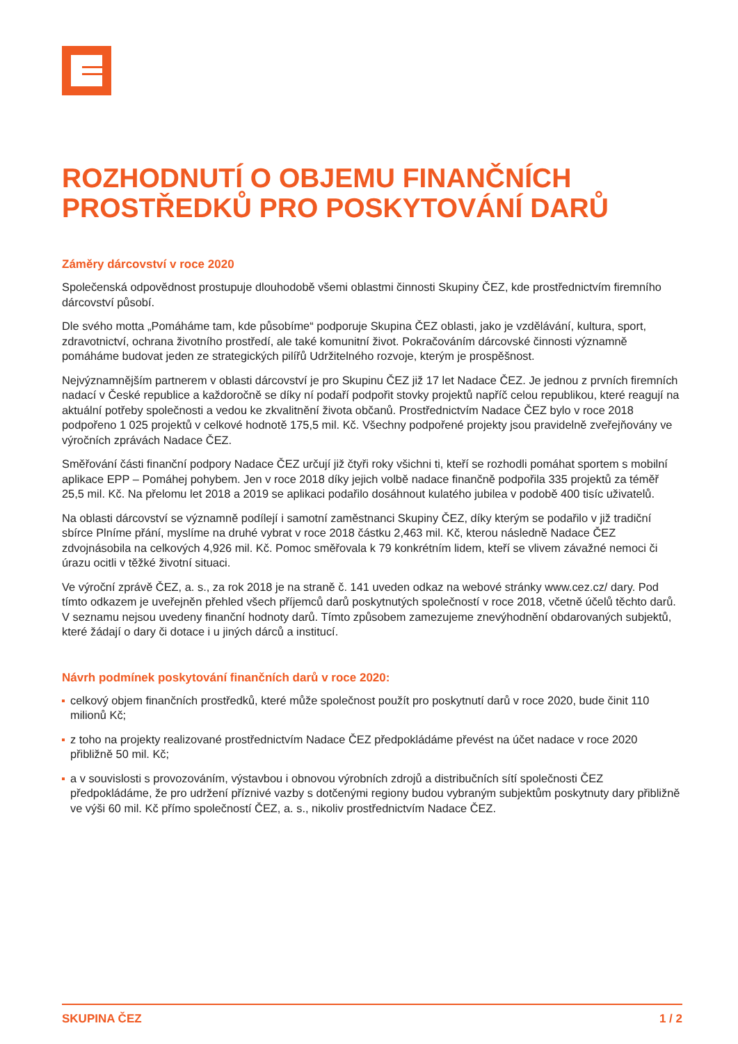ROZHODNUTÍ O OBJEMU FINANČNÍCH PROSTŘEDKŮ PRO POSKYTOVÁNÍ DARŮ
Záměry dárcovství v roce 2020
Společenská odpovědnost prostupuje dlouhodobě všemi oblastmi činnosti Skupiny ČEZ, kde prostřednictvím firemního dárcovství působí.
Dle svého motta „Pomáháme tam, kde působíme“ podporuje Skupina ČEZ oblasti, jako je vzdělávání, kultura, sport, zdravotnictví, ochrana životního prostředí, ale také komunitní život. Pokračováním dárcovské činnosti významně pomáháme budovat jeden ze strategických pilířů Udržitelného rozvoje, kterým je prospěšnost.
Nejvýznamnějším partnerem v oblasti dárcovství je pro Skupinu ČEZ již 17 let Nadace ČEZ. Je jednou z prvních firemních nadací v České republice a každoročně se díky ní podaří podpořit stovky projektů napříč celou republikou, které reagují na aktuální potřeby společnosti a vedou ke zkvalitnění života občanů. Prostřednictvím Nadace ČEZ bylo v roce 2018 podpořeno 1 025 projektů v celkové hodnotě 175,5 mil. Kč. Všechny podpořené projekty jsou pravidelně zveřejňovány ve výročních zprávách Nadace ČEZ.
Směřování části finanční podpory Nadace ČEZ určují již čtyři roky všichni ti, kteří se rozhodli pomáhat sportem s mobilní aplikace EPP – Pomáhej pohybem. Jen v roce 2018 díky jejich volbě nadace finančně podpořila 335 projektů za téměř 25,5 mil. Kč. Na přelomu let 2018 a 2019 se aplikaci podařilo dosáhnout kulatého jubilea v podobě 400 tisíc uživatelů.
Na oblasti dárcovství se významně podílejí i samotní zaměstnanci Skupiny ČEZ, díky kterým se podařilo v již tradiční sbírce Plníme přání, myslíme na druhé vybrat v roce 2018 částku 2,463 mil. Kč, kterou následně Nadace ČEZ zdvojnásobila na celkových 4,926 mil. Kč. Pomoc směřovala k 79 konkrétním lidem, kteří se vlivem závažné nemoci či úrazu ocitli v těžké životní situaci.
Ve výroční zprávě ČEZ, a. s., za rok 2018 je na straně č. 141 uveden odkaz na webové stránky www.cez.cz/ dary. Pod tímto odkazem je uveřejněn přehled všech příjemců darů poskytnutých společností v roce 2018, včetně účelů těchto darů. V seznamu nejsou uvedeny finanční hodnoty darů. Tímto způsobem zamezujeme znevýhodnění obdarovaných subjektů, které žádají o dary či dotace i u jiných dárců a institucí.
Návrh podmínek poskytování finančních darů v roce 2020:
celkový objem finančních prostředků, které může společnost použít pro poskytnutí darů v roce 2020, bude činit 110 milionů Kč;
z toho na projekty realizované prostřednictvím Nadace ČEZ předpokládáme převést na účet nadace v roce 2020 přibližně 50 mil. Kč;
a v souvislosti s provozováním, výstavbou i obnovou výrobních zdrojů a distribučních sítí společnosti ČEZ předpokládáme, že pro udržení příznivé vazby s dotčenými regiony budou vybraným subjektům poskytnuty dary přibližně ve výši 60 mil. Kč přímo společností ČEZ, a. s., nikoliv prostřednictvím Nadace ČEZ.
SKUPINA ČEZ 1 / 2